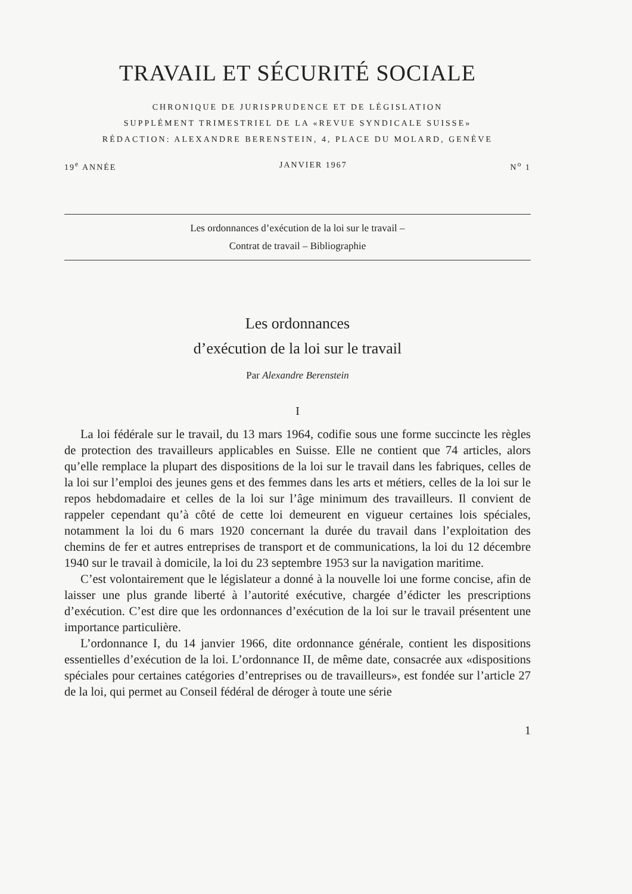TRAVAIL ET SÉCURITÉ SOCIALE
CHRONIQUE DE JURISPRUDENCE ET DE LÉGISLATION
SUPPLÉMENT TRIMESTRIEL DE LA «REVUE SYNDICALE SUISSE»
RÉDACTION: ALEXANDRE BERENSTEIN, 4, PLACE DU MOLARD, GENÈVE
19<sup>e</sup> ANNÉE JANVIER 1967 N<sup>o</sup> 1
Les ordonnances d’exécution de la loi sur le travail –
Contrat de travail – Bibliographie
Les ordonnances
d’exécution de la loi sur le travail
Par Alexandre Berenstein
I
La loi fédérale sur le travail, du 13 mars 1964, codifie sous une forme succincte les règles de protection des travailleurs applicables en Suisse. Elle ne contient que 74 articles, alors qu’elle remplace la plupart des dispositions de la loi sur le travail dans les fabriques, celles de la loi sur l’emploi des jeunes gens et des femmes dans les arts et métiers, celles de la loi sur le repos hebdomadaire et celles de la loi sur l’âge minimum des travailleurs. Il convient de rappeler cependant qu’à côté de cette loi demeurent en vigueur certaines lois spéciales, notamment la loi du 6 mars 1920 concernant la durée du travail dans l’exploitation des chemins de fer et autres entreprises de transport et de communications, la loi du 12 décembre 1940 sur le travail à domicile, la loi du 23 septembre 1953 sur la navigation maritime.
C’est volontairement que le législateur a donné à la nouvelle loi une forme concise, afin de laisser une plus grande liberté à l’autorité exécutive, chargée d’édicter les prescriptions d’exécution. C’est dire que les ordonnances d’exécution de la loi sur le travail présentent une importance particulière.
L’ordonnance I, du 14 janvier 1966, dite ordonnance générale, contient les dispositions essentielles d’exécution de la loi. L’ordonnance II, de même date, consacrée aux «dispositions spéciales pour certaines catégories d’entreprises ou de travailleurs», est fondée sur l’article 27 de la loi, qui permet au Conseil fédéral de déroger à toute une série
1